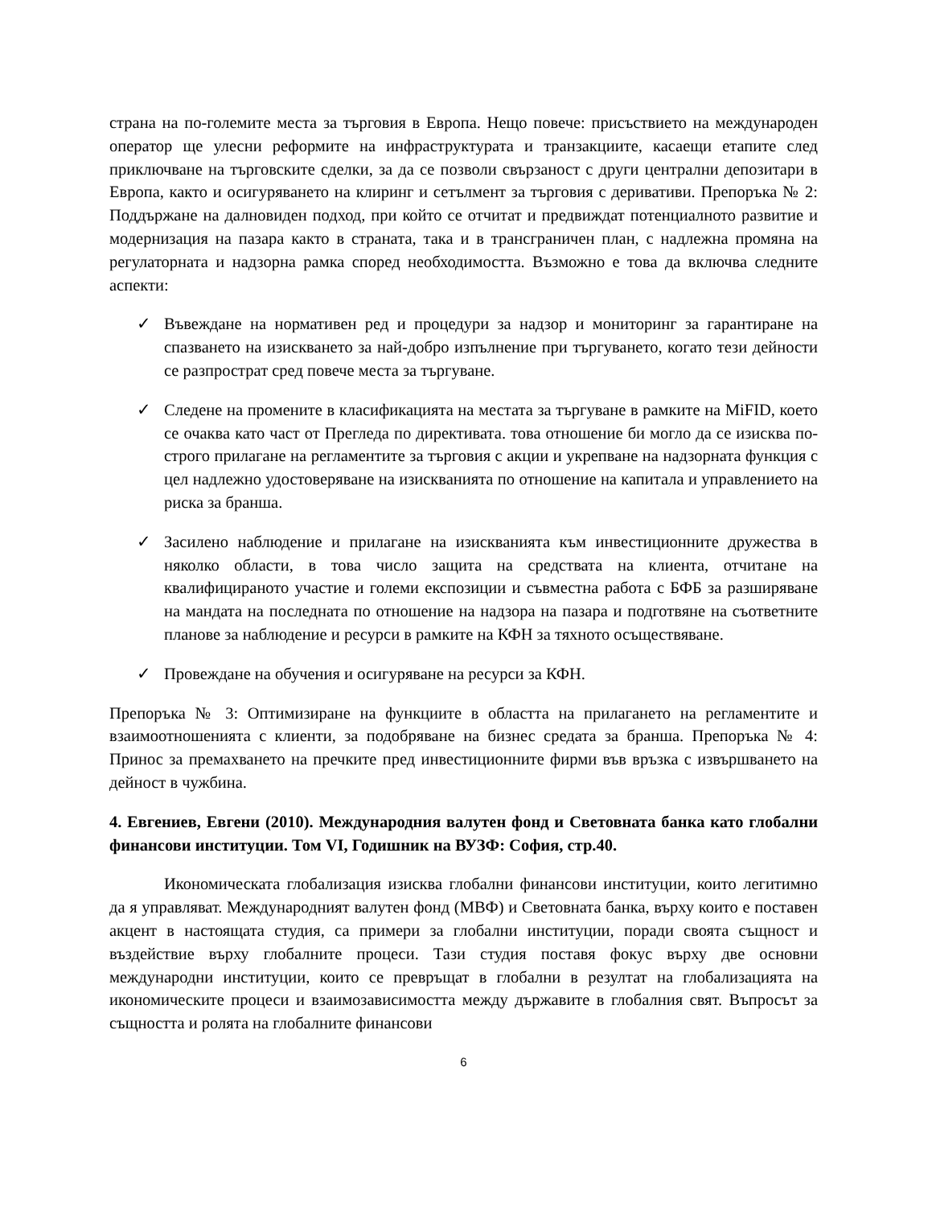страна на по-големите места за търговия в Европа. Нещо повече: присъствието на международен оператор ще улесни реформите на инфраструктурата и транзакциите, касаещи етапите след приключване на търговските сделки, за да се позволи свързаност с други централни депозитари в Европа, както и осигуряването на клиринг и сетълмент за търговия с деривативи. Препоръка № 2: Поддържане на далновиден подход, при който се отчитат и предвиждат потенциалното развитие и модернизация на пазара както в страната, така и в трансграничен план, с надлежна промяна на регулаторната и надзорна рамка според необходимостта. Възможно е това да включва следните аспекти:
✓ Въвеждане на нормативен ред и процедури за надзор и мониторинг за гарантиране на спазването на изискването за най-добро изпълнение при търгуването, когато тези дейности се разпрострат сред повече места за търгуване.
✓ Следене на промените в класификацията на местата за търгуване в рамките на MiFID, което се очаква като част от Прегледа по директивата. това отношение би могло да се изисква по-строго прилагане на регламентите за търговия с акции и укрепване на надзорната функция с цел надлежно удостоверяване на изискванията по отношение на капитала и управлението на риска за бранша.
✓ Засилено наблюдение и прилагане на изискванията към инвестиционните дружества в няколко области, в това число защита на средствата на клиента, отчитане на квалифицираното участие и големи експозиции и съвместна работа с БФБ за разширяване на мандата на последната по отношение на надзора на пазара и подготвяне на съответните планове за наблюдение и ресурси в рамките на КФН за тяхното осъществяване.
✓ Провеждане на обучения и осигуряване на ресурси за КФН.
Препоръка № 3: Оптимизиране на функциите в областта на прилагането на регламентите и взаимоотношенията с клиенти, за подобряване на бизнес средата за бранша. Препоръка № 4: Принос за премахването на пречките пред инвестиционните фирми във връзка с извършването на дейност в чужбина.
4. Евгениев, Евгени (2010). Международния валутен фонд и Световната банка като глобални финансови институции. Том VI, Годишник на ВУЗФ: София, стр.40.
Икономическата глобализация изисква глобални финансови институции, които легитимно да я управляват. Международният валутен фонд (МВФ) и Световната банка, върху които е поставен акцент в настоящата студия, са примери за глобални институции, поради своята същност и въздействие върху глобалните процеси. Тази студия поставя фокус върху две основни международни институции, които се превръщат в глобални в резултат на глобализацията на икономическите процеси и взаимозависимостта между държавите в глобалния свят. Въпросът за същността и ролята на глобалните финансови
6